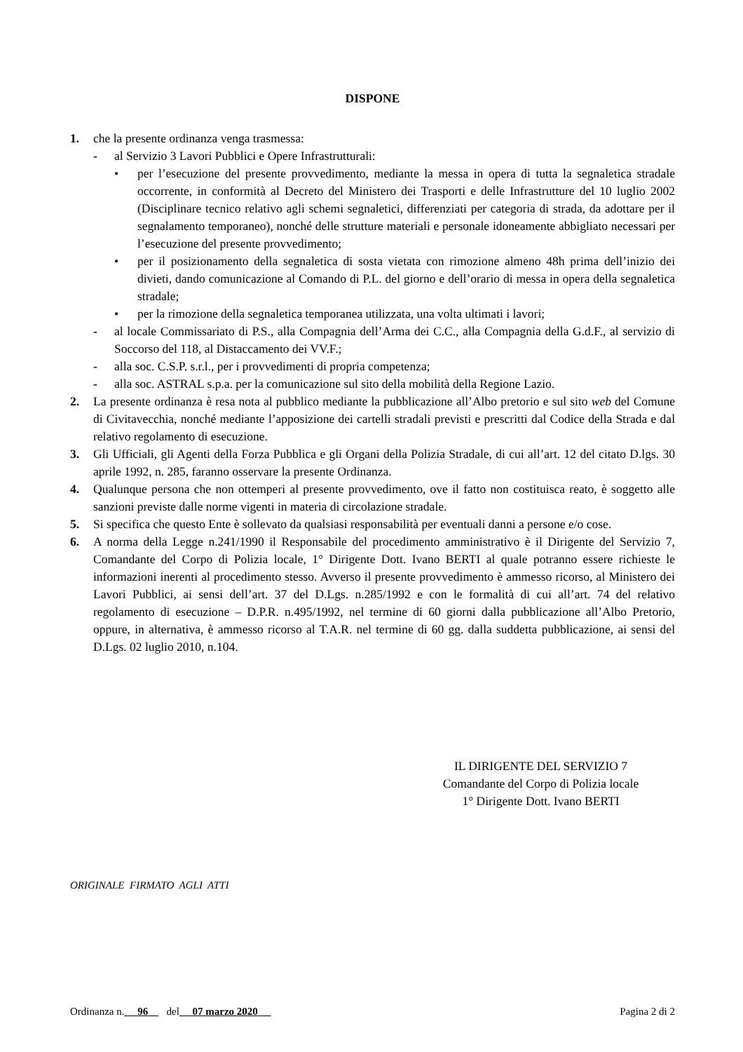DISPONE
1. che la presente ordinanza venga trasmessa:
- al Servizio 3 Lavori Pubblici e Opere Infrastrutturali:
• per l’esecuzione del presente provvedimento, mediante la messa in opera di tutta la segnaletica stradale occorrente, in conformità al Decreto del Ministero dei Trasporti e delle Infrastrutture del 10 luglio 2002 (Disciplinare tecnico relativo agli schemi segnaletici, differenziati per categoria di strada, da adottare per il segnalamento temporaneo), nonché delle strutture materiali e personale idoneamente abbigliato necessari per l’esecuzione del presente provvedimento;
• per il posizionamento della segnaletica di sosta vietata con rimozione almeno 48h prima dell’inizio dei divieti, dando comunicazione al Comando di P.L. del giorno e dell’orario di messa in opera della segnaletica stradale;
• per la rimozione della segnaletica temporanea utilizzata, una volta ultimati i lavori;
- al locale Commissariato di P.S., alla Compagnia dell’Arma dei C.C., alla Compagnia della G.d.F., al servizio di Soccorso del 118, al Distaccamento dei VV.F.;
- alla soc. C.S.P. s.r.l., per i provvedimenti di propria competenza;
- alla soc. ASTRAL s.p.a. per la comunicazione sul sito della mobilità della Regione Lazio.
2. La presente ordinanza è resa nota al pubblico mediante la pubblicazione all’Albo pretorio e sul sito web del Comune di Civitavecchia, nonché mediante l’apposizione dei cartelli stradali previsti e prescritti dal Codice della Strada e dal relativo regolamento di esecuzione.
3. Gli Ufficiali, gli Agenti della Forza Pubblica e gli Organi della Polizia Stradale, di cui all’art. 12 del citato D.lgs. 30 aprile 1992, n. 285, faranno osservare la presente Ordinanza.
4. Qualunque persona che non ottemperi al presente provvedimento, ove il fatto non costituisca reato, è soggetto alle sanzioni previste dalle norme vigenti in materia di circolazione stradale.
5. Si specifica che questo Ente è sollevato da qualsiasi responsabilità per eventuali danni a persone e/o cose.
6. A norma della Legge n.241/1990 il Responsabile del procedimento amministrativo è il Dirigente del Servizio 7, Comandante del Corpo di Polizia locale, 1° Dirigente Dott. Ivano BERTI al quale potranno essere richieste le informazioni inerenti al procedimento stesso. Avverso il presente provvedimento è ammesso ricorso, al Ministero dei Lavori Pubblici, ai sensi dell’art. 37 del D.Lgs. n.285/1992 e con le formalità di cui all’art. 74 del relativo regolamento di esecuzione – D.P.R. n.495/1992, nel termine di 60 giorni dalla pubblicazione all’Albo Pretorio, oppure, in alternativa, è ammesso ricorso al T.A.R. nel termine di 60 gg. dalla suddetta pubblicazione, ai sensi del D.Lgs. 02 luglio 2010, n.104.
IL DIRIGENTE DEL SERVIZIO 7
Comandante del Corpo di Polizia locale
1° Dirigente Dott. Ivano BERTI
ORIGINALE FIRMATO AGLI ATTI
Ordinanza n. 96 del 07 marzo 2020 Pagina 2 di 2